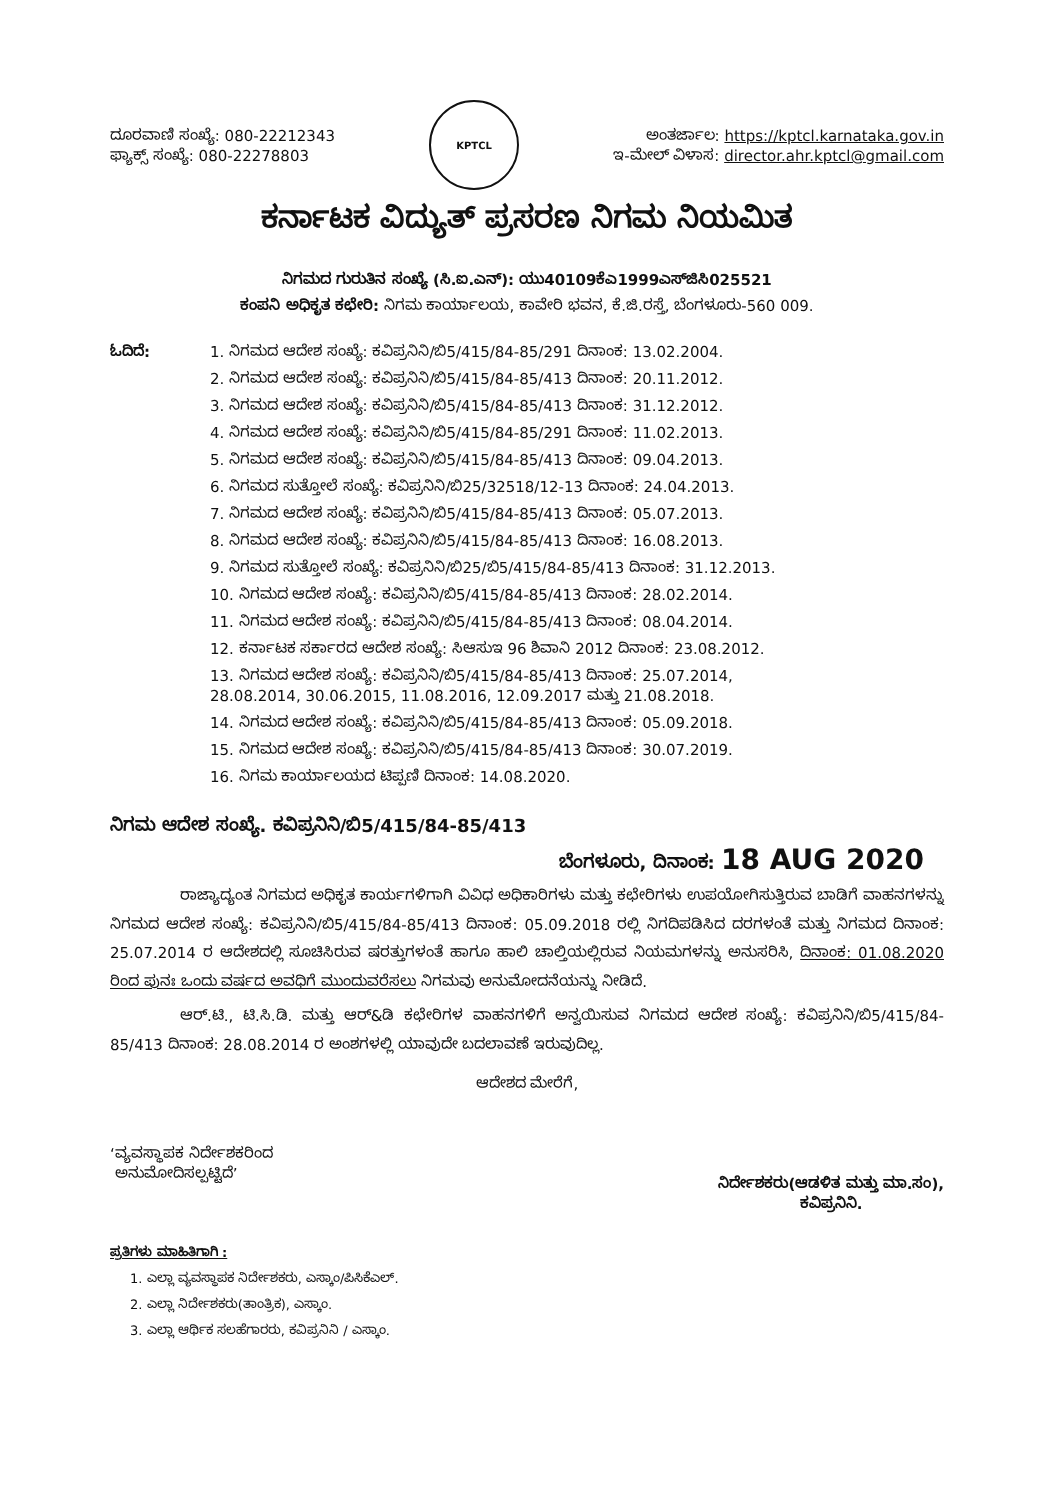ದೂರವಾಣಿ ಸಂಖ್ಯೆ: 080-22212343
ಫ್ಯಾಕ್ಸ್ ಸಂಖ್ಯೆ: 080-22278803
KPTCL
ಅಂತರ್ಜಾಲ: https://kptcl.karnataka.gov.in
ಇ-ಮೇಲ್ ವಿಳಾಸ: director.ahr.kptcl@gmail.com
ಕರ್ನಾಟಕ ವಿದ್ಯುತ್ ಪ್ರಸರಣ ನಿಗಮ ನಿಯಮಿತ
ನಿಗಮದ ಗುರುತಿನ ಸಂಖ್ಯೆ (ಸಿ.ಐ.ಎನ್): ಯು40109ಕೆಎ1999ಎಸ್‌ಜಿಸಿ025521
ಕಂಪನಿ ಅಧಿಕೃತ ಕಛೇರಿ: ನಿಗಮ ಕಾರ್ಯಾಲಯ, ಕಾವೇರಿ ಭವನ, ಕೆ.ಜಿ.ರಸ್ತೆ, ಬೆಂಗಳೂರು-560 009.
ಓದಿದೆ: 1. ನಿಗಮದ ಆದೇಶ ಸಂಖ್ಯೆ: ಕವಿಪ್ರನಿನಿ/ಬಿ5/415/84-85/291 ದಿನಾಂಕ: 13.02.2004.
2. ನಿಗಮದ ಆದೇಶ ಸಂಖ್ಯೆ: ಕವಿಪ್ರನಿನಿ/ಬಿ5/415/84-85/413 ದಿನಾಂಕ: 20.11.2012.
3. ನಿಗಮದ ಆದೇಶ ಸಂಖ್ಯೆ: ಕವಿಪ್ರನಿನಿ/ಬಿ5/415/84-85/413 ದಿನಾಂಕ: 31.12.2012.
4. ನಿಗಮದ ಆದೇಶ ಸಂಖ್ಯೆ: ಕವಿಪ್ರನಿನಿ/ಬಿ5/415/84-85/291 ದಿನಾಂಕ: 11.02.2013.
5. ನಿಗಮದ ಆದೇಶ ಸಂಖ್ಯೆ: ಕವಿಪ್ರನಿನಿ/ಬಿ5/415/84-85/413 ದಿನಾಂಕ: 09.04.2013.
6. ನಿಗಮದ ಸುತ್ತೋಲೆ ಸಂಖ್ಯೆ: ಕವಿಪ್ರನಿನಿ/ಬಿ25/32518/12-13 ದಿನಾಂಕ: 24.04.2013.
7. ನಿಗಮದ ಆದೇಶ ಸಂಖ್ಯೆ: ಕವಿಪ್ರನಿನಿ/ಬಿ5/415/84-85/413 ದಿನಾಂಕ: 05.07.2013.
8. ನಿಗಮದ ಆದೇಶ ಸಂಖ್ಯೆ: ಕವಿಪ್ರನಿನಿ/ಬಿ5/415/84-85/413 ದಿನಾಂಕ: 16.08.2013.
9. ನಿಗಮದ ಸುತ್ತೋಲೆ ಸಂಖ್ಯೆ: ಕವಿಪ್ರನಿನಿ/ಬಿ25/ಬಿ5/415/84-85/413 ದಿನಾಂಕ: 31.12.2013.
10. ನಿಗಮದ ಆದೇಶ ಸಂಖ್ಯೆ: ಕವಿಪ್ರನಿನಿ/ಬಿ5/415/84-85/413 ದಿನಾಂಕ: 28.02.2014.
11. ನಿಗಮದ ಆದೇಶ ಸಂಖ್ಯೆ: ಕವಿಪ್ರನಿನಿ/ಬಿ5/415/84-85/413 ದಿನಾಂಕ: 08.04.2014.
12. ಕರ್ನಾಟಕ ಸರ್ಕಾರದ ಆದೇಶ ಸಂಖ್ಯೆ: ಸಿಆಸುಇ 96 ಶಿವಾನಿ 2012 ದಿನಾಂಕ: 23.08.2012.
13. ನಿಗಮದ ಆದೇಶ ಸಂಖ್ಯೆ: ಕವಿಪ್ರನಿನಿ/ಬಿ5/415/84-85/413 ದಿನಾಂಕ: 25.07.2014,
28.08.2014, 30.06.2015, 11.08.2016, 12.09.2017 ಮತ್ತು 21.08.2018.
14. ನಿಗಮದ ಆದೇಶ ಸಂಖ್ಯೆ: ಕವಿಪ್ರನಿನಿ/ಬಿ5/415/84-85/413 ದಿನಾಂಕ: 05.09.2018.
15. ನಿಗಮದ ಆದೇಶ ಸಂಖ್ಯೆ: ಕವಿಪ್ರನಿನಿ/ಬಿ5/415/84-85/413 ದಿನಾಂಕ: 30.07.2019.
16. ನಿಗಮ ಕಾರ್ಯಾಲಯದ ಟಿಪ್ಪಣಿ ದಿನಾಂಕ: 14.08.2020.
ನಿಗಮ ಆದೇಶ ಸಂಖ್ಯೆ. ಕವಿಪ್ರನಿನಿ/ಬಿ5/415/84-85/413
ಬೆಂಗಳೂರು, ದಿನಾಂಕ: 18 AUG 2020
ರಾಜ್ಯಾದ್ಯಂತ ನಿಗಮದ ಅಧಿಕೃತ ಕಾರ್ಯಗಳಿಗಾಗಿ ವಿವಿಧ ಅಧಿಕಾರಿಗಳು ಮತ್ತು ಕಛೇರಿಗಳು ಉಪಯೋಗಿಸುತ್ತಿರುವ ಬಾಡಿಗೆ ವಾಹನಗಳನ್ನು ನಿಗಮದ ಆದೇಶ ಸಂಖ್ಯೆ: ಕವಿಪ್ರನಿನಿ/ಬಿ5/415/84-85/413 ದಿನಾಂಕ: 05.09.2018 ರಲ್ಲಿ ನಿಗದಿಪಡಿಸಿದ ದರಗಳಂತೆ ಮತ್ತು ನಿಗಮದ ದಿನಾಂಕ: 25.07.2014 ರ ಆದೇಶದಲ್ಲಿ ಸೂಚಿಸಿರುವ ಷರತ್ತುಗಳಂತೆ ಹಾಗೂ ಹಾಲಿ ಚಾಲ್ತಿಯಲ್ಲಿರುವ ನಿಯಮಗಳನ್ನು ಅನುಸರಿಸಿ, ದಿನಾಂಕ: 01.08.2020 ರಿಂದ ಪುನಃ ಒಂದು ವರ್ಷದ ಅವಧಿಗೆ ಮುಂದುವರೆಸಲು ನಿಗಮವು ಅನುಮೋದನೆಯನ್ನು ನೀಡಿದೆ.
ಆರ್.ಟಿ., ಟಿ.ಸಿ.ಡಿ. ಮತ್ತು ಆರ್&ಡಿ ಕಛೇರಿಗಳ ವಾಹನಗಳಿಗೆ ಅನ್ವಯಿಸುವ ನಿಗಮದ ಆದೇಶ ಸಂಖ್ಯೆ: ಕವಿಪ್ರನಿನಿ/ಬಿ5/415/84-85/413 ದಿನಾಂಕ: 28.08.2014 ರ ಅಂಶಗಳಲ್ಲಿ ಯಾವುದೇ ಬದಲಾವಣೆ ಇರುವುದಿಲ್ಲ.
ಆದೇಶದ ಮೇರೆಗೆ,
‘ವ್ಯವಸ್ಥಾಪಕ ನಿರ್ದೇಶಕರಿಂದ
ಅನುಮೋದಿಸಲ್ಪಟ್ಟಿದೆ’
ನಿರ್ದೇಶಕರು(ಆಡಳಿತ ಮತ್ತು ಮಾ.ಸಂ),
ಕವಿಪ್ರನಿನಿ.
ಪ್ರತಿಗಳು ಮಾಹಿತಿಗಾಗಿ :
1. ಎಲ್ಲಾ ವ್ಯವಸ್ಥಾಪಕ ನಿರ್ದೇಶಕರು, ಎಸ್ಕಾಂ/ಪಿಸಿಕೆಎಲ್.
2. ಎಲ್ಲಾ ನಿರ್ದೇಶಕರು(ತಾಂತ್ರಿಕ), ಎಸ್ಕಾಂ.
3. ಎಲ್ಲಾ ಆರ್ಥಿಕ ಸಲಹೆಗಾರರು, ಕವಿಪ್ರನಿನಿ / ಎಸ್ಕಾಂ.